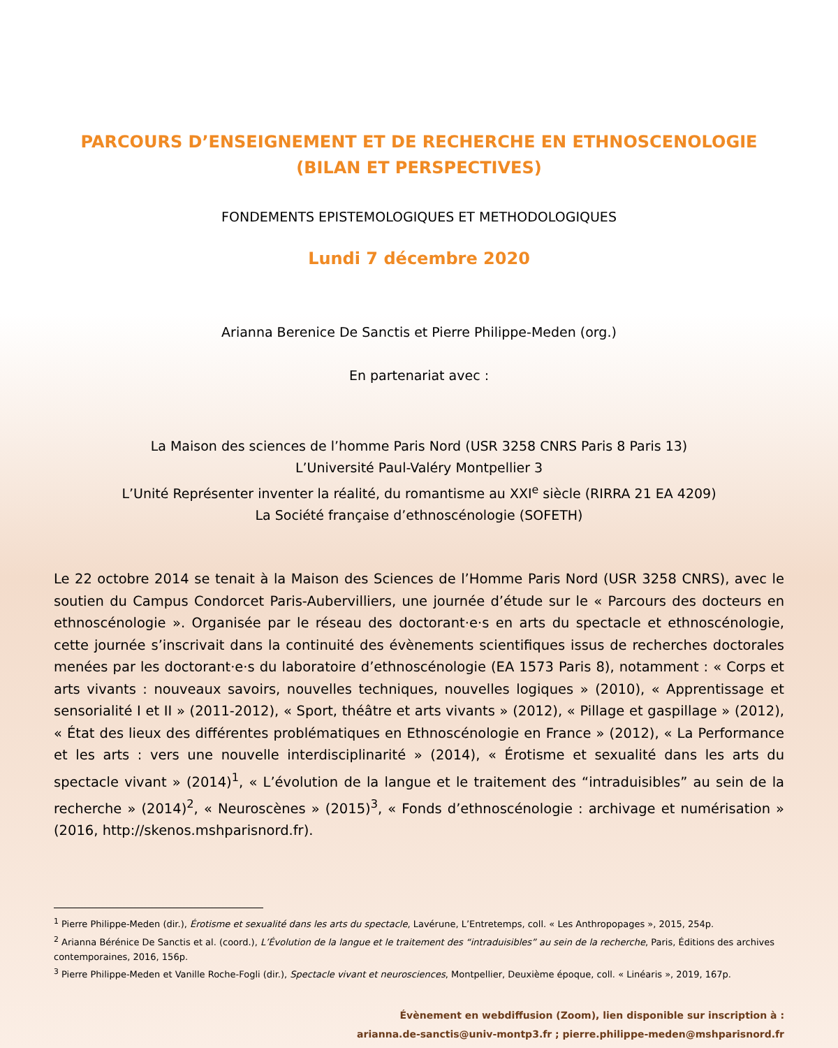PARCOURS D’ENSEIGNEMENT ET DE RECHERCHE EN ETHNOSCENOLOGIE
(BILAN ET PERSPECTIVES)
FONDEMENTS EPISTEMOLOGIQUES ET METHODOLOGIQUES
Lundi 7 décembre 2020
Arianna Berenice De Sanctis et Pierre Philippe-Meden (org.)
En partenariat avec :
La Maison des sciences de l’homme Paris Nord (USR 3258 CNRS Paris 8 Paris 13)
L’Université Paul-Valéry Montpellier 3
L’Unité Représenter inventer la réalité, du romantisme au XXI<sup>e</sup> siècle (RIRRA 21 EA 4209)
La Société française d’ethnoscénologie (SOFETH)
Le 22 octobre 2014 se tenait à la Maison des Sciences de l’Homme Paris Nord (USR 3258 CNRS), avec le soutien du Campus Condorcet Paris-Aubervilliers, une journée d’étude sur le « Parcours des docteurs en ethnoscénologie ». Organisée par le réseau des doctorant·e·s en arts du spectacle et ethnoscénologie, cette journée s’inscrivait dans la continuité des évènements scientifiques issus de recherches doctorales menées par les doctorant·e·s du laboratoire d’ethnoscénologie (EA 1573 Paris 8), notamment : « Corps et arts vivants : nouveaux savoirs, nouvelles techniques, nouvelles logiques » (2010), « Apprentissage et sensorialité I et II » (2011-2012), « Sport, théâtre et arts vivants » (2012), « Pillage et gaspillage » (2012), « État des lieux des différentes problématiques en Ethnoscénologie en France » (2012), « La Performance et les arts : vers une nouvelle interdisciplinarité » (2014), « Érotisme et sexualité dans les arts du spectacle vivant » (2014)<sup>1</sup>, « L’évolution de la langue et le traitement des “intraduisibles” au sein de la recherche » (2014)<sup>2</sup>, « Neuroscènes » (2015)<sup>3</sup>, « Fonds d’ethnoscénologie : archivage et numérisation » (2016, http://skenos.mshparisnord.fr).
<sup>1</sup> Pierre Philippe-Meden (dir.), Érotisme et sexualité dans les arts du spectacle, Lavérune, L’Entretemps, coll. « Les Anthropopages », 2015, 254p.
<sup>2</sup> Arianna Bérénice De Sanctis et al. (coord.), L’Évolution de la langue et le traitement des “intraduisibles” au sein de la recherche, Paris, Éditions des archives contemporaines, 2016, 156p.
<sup>3</sup> Pierre Philippe-Meden et Vanille Roche-Fogli (dir.), Spectacle vivant et neurosciences, Montpellier, Deuxième époque, coll. « Linéaris », 2019, 167p.
Évènement en webdiffusion (Zoom), lien disponible sur inscription à :
arianna.de-sanctis@univ-montp3.fr ; pierre.philippe-meden@mshparisnord.fr